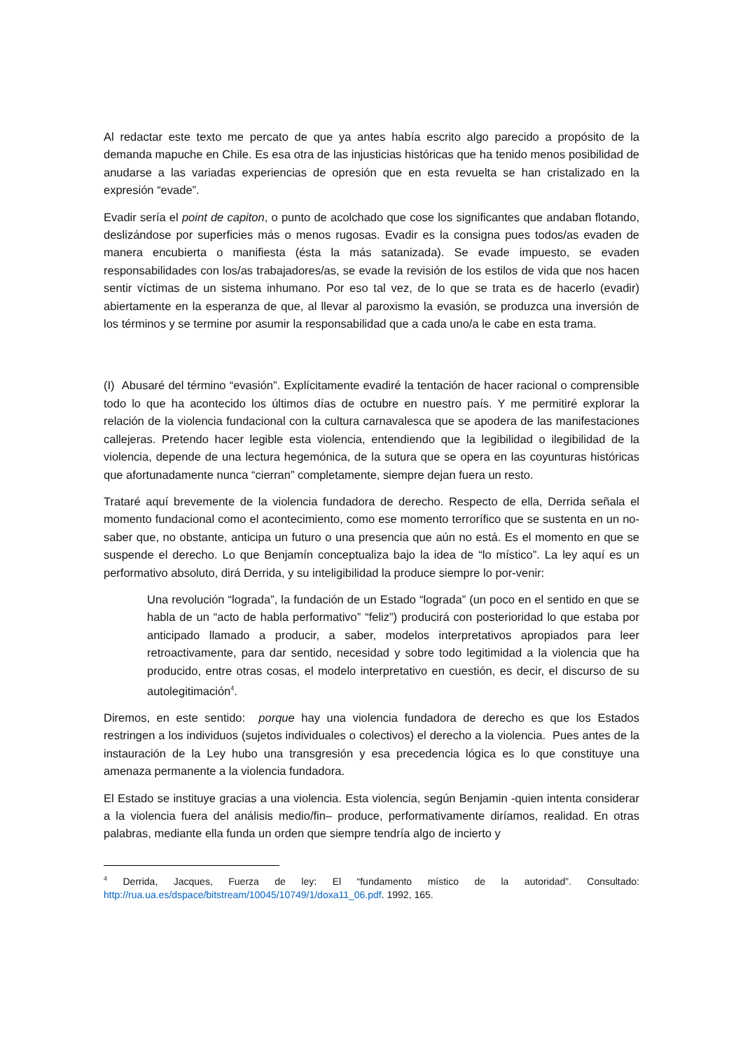Al redactar este texto me percato de que ya antes había escrito algo parecido a propósito de la demanda mapuche en Chile. Es esa otra de las injusticias históricas que ha tenido menos posibilidad de anudarse a las variadas experiencias de opresión que en esta revuelta se han cristalizado en la expresión “evade”.
Evadir sería el point de capiton, o punto de acolchado que cose los significantes que andaban flotando, deslizándose por superficies más o menos rugosas. Evadir es la consigna pues todos/as evaden de manera encubierta o manifiesta (ésta la más satanizada). Se evade impuesto, se evaden responsabilidades con los/as trabajadores/as, se evade la revisión de los estilos de vida que nos hacen sentir víctimas de un sistema inhumano. Por eso tal vez, de lo que se trata es de hacerlo (evadir) abiertamente en la esperanza de que, al llevar al paroxismo la evasión, se produzca una inversión de los términos y se termine por asumir la responsabilidad que a cada uno/a le cabe en esta trama.
(I) Abusaré del término “evasión”. Explícitamente evadiré la tentación de hacer racional o comprensible todo lo que ha acontecido los últimos días de octubre en nuestro país. Y me permitiré explorar la relación de la violencia fundacional con la cultura carnavalesca que se apodera de las manifestaciones callejeras. Pretendo hacer legible esta violencia, entendiendo que la legibilidad o ilegibilidad de la violencia, depende de una lectura hegemónica, de la sutura que se opera en las coyunturas históricas que afortunadamente nunca “cierran” completamente, siempre dejan fuera un resto.
Trataré aquí brevemente de la violencia fundadora de derecho. Respecto de ella, Derrida señala el momento fundacional como el acontecimiento, como ese momento terrorífico que se sustenta en un no-saber que, no obstante, anticipa un futuro o una presencia que aún no está. Es el momento en que se suspende el derecho. Lo que Benjamín conceptualiza bajo la idea de “lo místico”. La ley aquí es un performativo absoluto, dirá Derrida, y su inteligibilidad la produce siempre lo por-venir:
Una revolución “lograda”, la fundación de un Estado “lograda” (un poco en el sentido en que se habla de un “acto de habla performativo” “feliz”) producirá con posterioridad lo que estaba por anticipado llamado a producir, a saber, modelos interpretativos apropiados para leer retroactivamente, para dar sentido, necesidad y sobre todo legitimidad a la violencia que ha producido, entre otras cosas, el modelo interpretativo en cuestión, es decir, el discurso de su autolegitimación<sup>4</sup>.
Diremos, en este sentido: porque hay una violencia fundadora de derecho es que los Estados restringen a los individuos (sujetos individuales o colectivos) el derecho a la violencia. Pues antes de la instauración de la Ley hubo una transgresión y esa precedencia lógica es lo que constituye una amenaza permanente a la violencia fundadora.
El Estado se instituye gracias a una violencia. Esta violencia, según Benjamin -quien intenta considerar a la violencia fuera del análisis medio/fin– produce, performativamente diríamos, realidad. En otras palabras, mediante ella funda un orden que siempre tendría algo de incierto y
<sup>4</sup> Derrida, Jacques, Fuerza de ley: El “fundamento místico de la autoridad”. Consultado: http://rua.ua.es/dspace/bitstream/10045/10749/1/doxa11_06.pdf. 1992, 165.